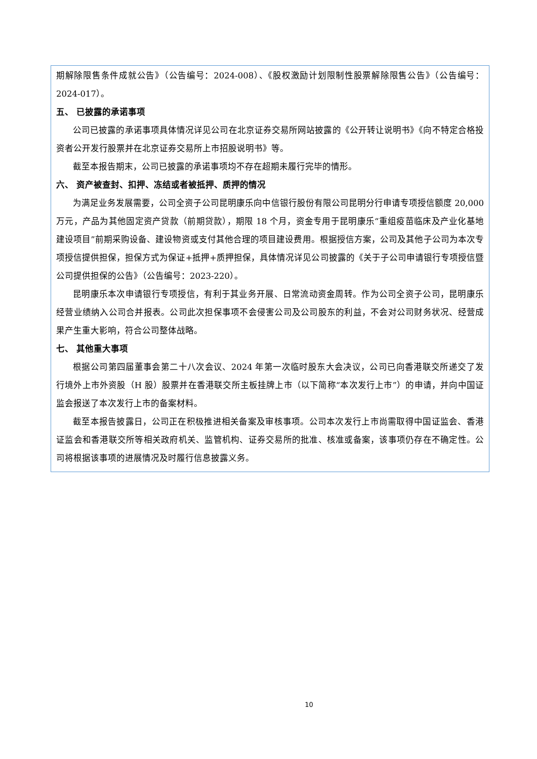期解除限售条件成就公告》（公告编号：2024-008）、《股权激励计划限制性股票解除限售公告》（公告编号：2024-017）。
五、 已披露的承诺事项
公司已披露的承诺事项具体情况详见公司在北京证券交易所网站披露的《公开转让说明书》《向不特定合格投资者公开发行股票并在北京证券交易所上市招股说明书》等。
截至本报告期末，公司已披露的承诺事项均不存在超期未履行完毕的情形。
六、 资产被查封、扣押、冻结或者被抵押、质押的情况
为满足业务发展需要，公司全资子公司昆明康乐向中信银行股份有限公司昆明分行申请专项授信额度 20,000 万元，产品为其他固定资产贷款（前期贷款），期限 18 个月，资金专用于昆明康乐“重组疫苗临床及产业化基地建设项目”前期采购设备、建设物资或支付其他合理的项目建设费用。根据授信方案，公司及其他子公司为本次专项授信提供担保，担保方式为保证+抵押+质押担保，具体情况详见公司披露的《关于子公司申请银行专项授信暨公司提供担保的公告》（公告编号：2023-220）。
昆明康乐本次申请银行专项授信，有利于其业务开展、日常流动资金周转。作为公司全资子公司，昆明康乐经营业绩纳入公司合并报表。公司此次担保事项不会侵害公司及公司股东的利益，不会对公司财务状况、经营成果产生重大影响，符合公司整体战略。
七、 其他重大事项
根据公司第四届董事会第二十八次会议、2024 年第一次临时股东大会决议，公司已向香港联交所递交了发行境外上市外资股（H 股）股票并在香港联交所主板挂牌上市（以下简称“本次发行上市”）的申请，并向中国证监会报送了本次发行上市的备案材料。
截至本报告披露日，公司正在积极推进相关备案及审核事项。公司本次发行上市尚需取得中国证监会、香港证监会和香港联交所等相关政府机关、监管机构、证券交易所的批准、核准或备案，该事项仍存在不确定性。公司将根据该事项的进展情况及时履行信息披露义务。
10